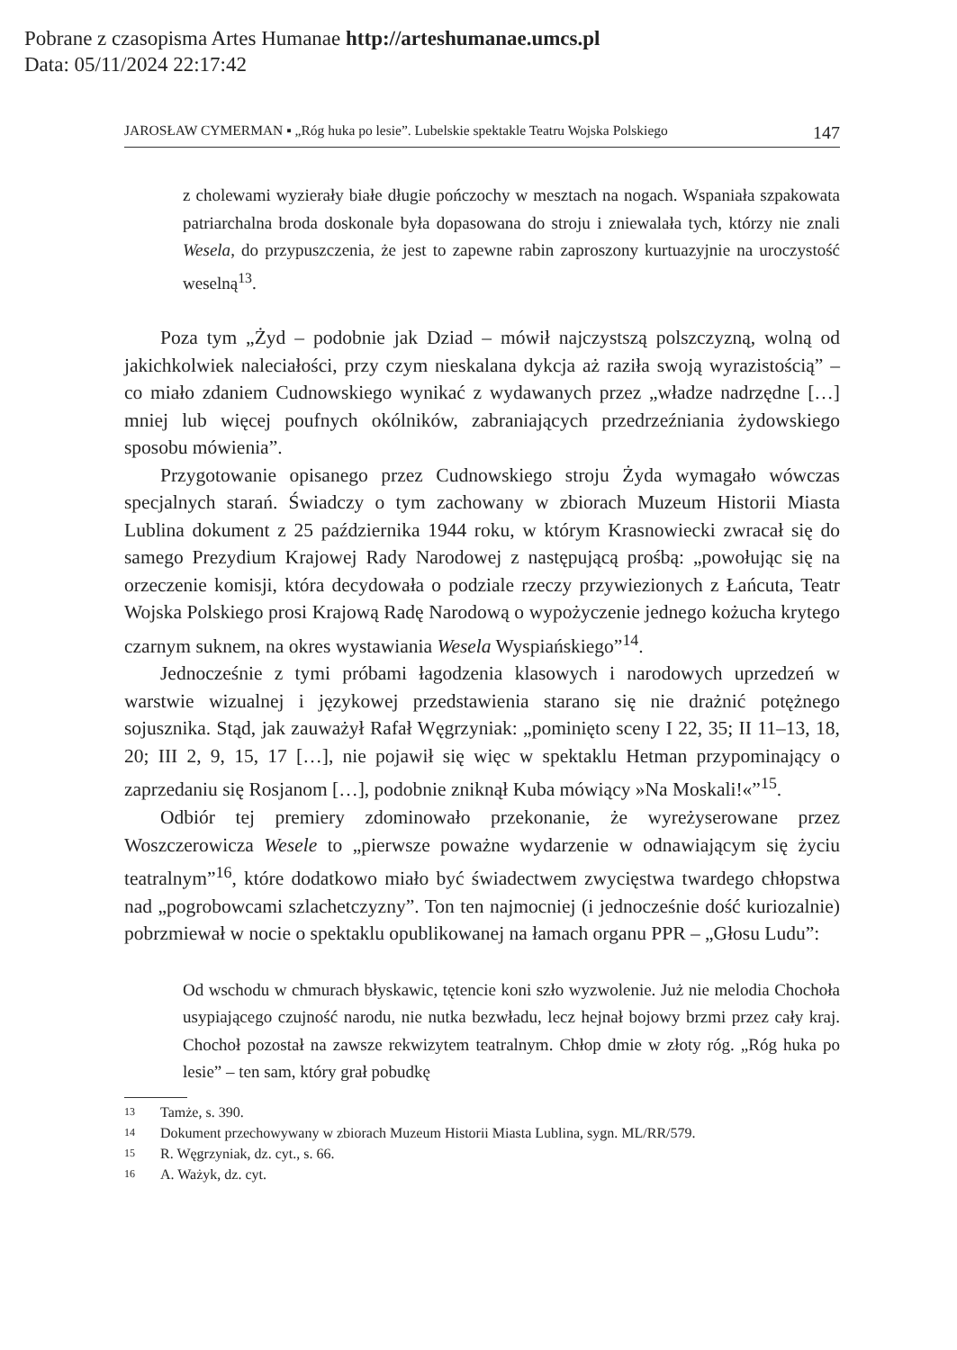Pobrane z czasopisma Artes Humanae http://arteshumanae.umcs.pl
Data: 05/11/2024 22:17:42
JAROSŁAW CYMERMAN ▪ „Róg huka po lesie”. Lubelskie spektakle Teatru Wojska Polskiego 147
z cholewami wyzierały białe długie pończochy w mesztach na nogach. Wspaniała szpakowata patriarchalna broda doskonale była dopasowana do stroju i zniewalała tych, którzy nie znali Wesela, do przypuszczenia, że jest to zapewne rabin zaproszony kurtuazyjnie na uroczystość weselną<sup>13</sup>.
Poza tym „Żyd – podobnie jak Dziad – mówił najczystszą polszczyzną, wolną od jakichkolwiek naleciałości, przy czym nieskalana dykcja aż raziła swoją wyrazistością” – co miało zdaniem Cudnowskiego wynikać z wydawanych przez „władze nadrzędne […] mniej lub więcej poufnych okólników, zabraniających przedrzeźniania żydowskiego sposobu mówienia”.
Przygotowanie opisanego przez Cudnowskiego stroju Żyda wymagało wówczas specjalnych starań. Świadczy o tym zachowany w zbiorach Muzeum Historii Miasta Lublina dokument z 25 października 1944 roku, w którym Krasnowiecki zwracał się do samego Prezydium Krajowej Rady Narodowej z następującą prośbą: „powołując się na orzeczenie komisji, która decydowała o podziale rzeczy przywiezionych z Łańcuta, Teatr Wojska Polskiego prosi Krajową Radę Narodową o wypożyczenie jednego kożucha krytego czarnym suknem, na okres wystawiania Wesela Wyspiańskiego”<sup>14</sup>.
Jednocześnie z tymi próbami łagodzenia klasowych i narodowych uprzedzeń w warstwie wizualnej i językowej przedstawienia starano się nie drażnić potężnego sojusznika. Stąd, jak zauważył Rafał Węgrzyniak: „pominięto sceny I 22, 35; II 11–13, 18, 20; III 2, 9, 15, 17 […], nie pojawił się więc w spektaklu Hetman przypominający o zaprzedaniu się Rosjanom […], podobnie zniknął Kuba mówiący »Na Moskali!«”<sup>15</sup>.
Odbiór tej premiery zdominowało przekonanie, że wyreżyserowane przez Woszczerowicza Wesele to „pierwsze poważne wydarzenie w odnawiającym się życiu teatralnym”<sup>16</sup>, które dodatkowo miało być świadectwem zwycięstwa twardego chłopstwa nad „pogrobowcami szlachetczyzny”. Ton ten najmocniej (i jednocześnie dość kuriozalnie) pobrzmiewał w nocie o spektaklu opublikowanej na łamach organu PPR – „Głosu Ludu”:
Od wschodu w chmurach błyskawic, tętencie koni szło wyzwolenie. Już nie melodia Chochoła usypiającego czujność narodu, nie nutka bezwładu, lecz hejnał bojowy brzmi przez cały kraj. Chochoł pozostał na zawsze rekwizytem teatralnym. Chłop dmie w złoty róg. „Róg huka po lesie” – ten sam, który grał pobudkę
13 Tamże, s. 390.
14 Dokument przechowywany w zbiorach Muzeum Historii Miasta Lublina, sygn. ML/RR/579.
15 R. Węgrzyniak, dz. cyt., s. 66.
16 A. Ważyk, dz. cyt.